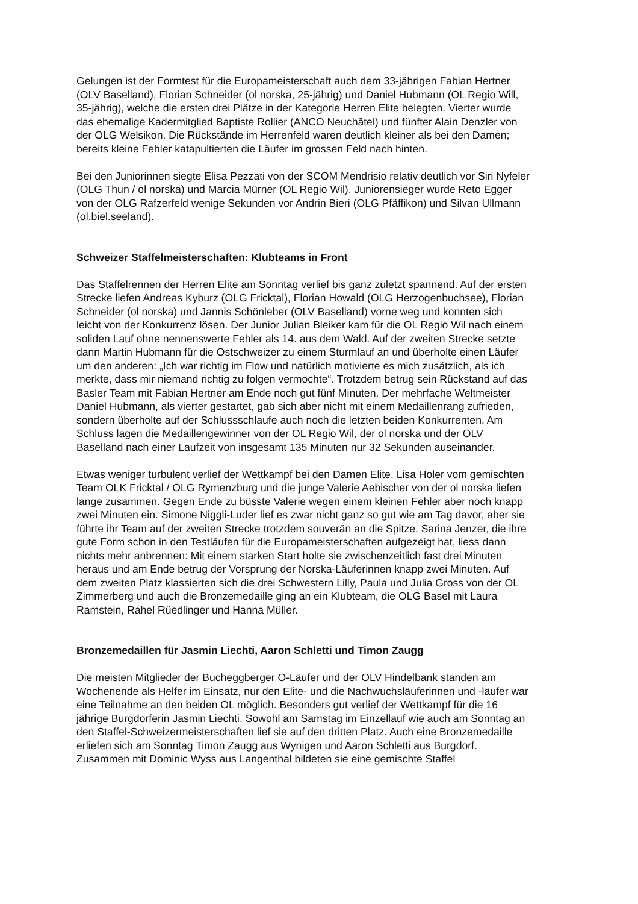Gelungen ist der Formtest für die Europameisterschaft auch dem 33-jährigen Fabian Hertner (OLV Baselland), Florian Schneider (ol norska, 25-jährig) und Daniel Hubmann (OL Regio Will, 35-jährig), welche die ersten drei Plätze in der Kategorie Herren Elite belegten. Vierter wurde das ehemalige Kadermitglied Baptiste Rollier (ANCO Neuchâtel) und fünfter Alain Denzler von der OLG Welsikon. Die Rückstände im Herrenfeld waren deutlich kleiner als bei den Damen; bereits kleine Fehler katapultierten die Läufer im grossen Feld nach hinten.
Bei den Juniorinnen siegte Elisa Pezzati von der SCOM Mendrisio relativ deutlich vor Siri Nyfeler (OLG Thun / ol norska) und Marcia Mürner (OL Regio Wil). Juniorensieger wurde Reto Egger von der OLG Rafzerfeld wenige Sekunden vor Andrin Bieri (OLG Pfäffikon) und Silvan Ullmann (ol.biel.seeland).
Schweizer Staffelmeisterschaften: Klubteams in Front
Das Staffelrennen der Herren Elite am Sonntag verlief bis ganz zuletzt spannend. Auf der ersten Strecke liefen Andreas Kyburz (OLG Fricktal), Florian Howald (OLG Herzogenbuchsee), Florian Schneider (ol norska) und Jannis Schönleber (OLV Baselland) vorne weg und konnten sich leicht von der Konkurrenz lösen. Der Junior Julian Bleiker kam für die OL Regio Wil nach einem soliden Lauf ohne nennenswerte Fehler als 14. aus dem Wald. Auf der zweiten Strecke setzte dann Martin Hubmann für die Ostschweizer zu einem Sturmlauf an und überholte einen Läufer um den anderen: „Ich war richtig im Flow und natürlich motivierte es mich zusätzlich, als ich merkte, dass mir niemand richtig zu folgen vermochte“. Trotzdem betrug sein Rückstand auf das Basler Team mit Fabian Hertner am Ende noch gut fünf Minuten. Der mehrfache Weltmeister Daniel Hubmann, als vierter gestartet, gab sich aber nicht mit einem Medaillenrang zufrieden, sondern überholte auf der Schlussschlaufe auch noch die letzten beiden Konkurrenten. Am Schluss lagen die Medaillengewinner von der OL Regio Wil, der ol norska und der OLV Baselland nach einer Laufzeit von insgesamt 135 Minuten nur 32 Sekunden auseinander.
Etwas weniger turbulent verlief der Wettkampf bei den Damen Elite. Lisa Holer vom gemischten Team OLK Fricktal / OLG Rymenzburg und die junge Valerie Aebischer von der ol norska liefen lange zusammen. Gegen Ende zu büsste Valerie wegen einem kleinen Fehler aber noch knapp zwei Minuten ein. Simone Niggli-Luder lief es zwar nicht ganz so gut wie am Tag davor, aber sie führte ihr Team auf der zweiten Strecke trotzdem souverän an die Spitze. Sarina Jenzer, die ihre gute Form schon in den Testläufen für die Europameisterschaften aufgezeigt hat, liess dann nichts mehr anbrennen: Mit einem starken Start holte sie zwischenzeitlich fast drei Minuten heraus und am Ende betrug der Vorsprung der Norska-Läuferinnen knapp zwei Minuten. Auf dem zweiten Platz klassierten sich die drei Schwestern Lilly, Paula und Julia Gross von der OL Zimmerberg und auch die Bronzemedaille ging an ein Klubteam, die OLG Basel mit Laura Ramstein, Rahel Rüedlinger und Hanna Müller.
Bronzemedaillen für Jasmin Liechti, Aaron Schletti und Timon Zaugg
Die meisten Mitglieder der Bucheggberger O-Läufer und der OLV Hindelbank standen am Wochenende als Helfer im Einsatz, nur den Elite- und die Nachwuchsläuferinnen und -läufer war eine Teilnahme an den beiden OL möglich. Besonders gut verlief der Wettkampf für die 16 jährige Burgdorferin Jasmin Liechti. Sowohl am Samstag im Einzellauf wie auch am Sonntag an den Staffel-Schweizermeisterschaften lief sie auf den dritten Platz. Auch eine Bronzemedaille erliefen sich am Sonntag Timon Zaugg aus Wynigen und Aaron Schletti aus Burgdorf. Zusammen mit Dominic Wyss aus Langenthal bildeten sie eine gemischte Staffel